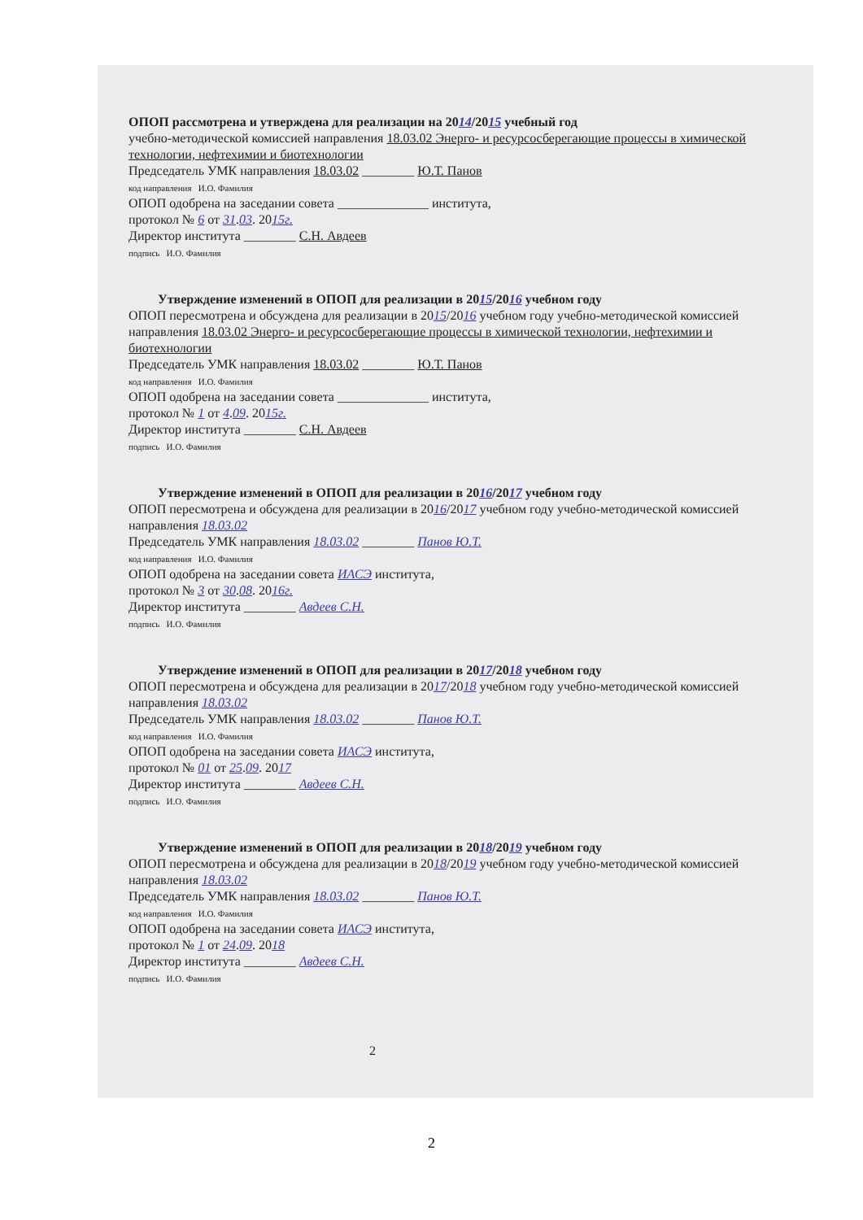ОПОП рассмотрена и утверждена для реализации на 2014/2015 учебный год
учебно-методической комиссией направления 18.03.02 Энерго- и ресурсосберегающие процессы в химической технологии, нефтехимии и биотехнологии
Председатель УМК направления 18.03.02 ________ Ю.Т. Панов
код направления И.О. Фамилия
ОПОП одобрена на заседании совета ______________ института,
протокол № 6 от 31.03. 2015г.
Директор института ________ С.Н. Авдеев
подпись И.О. Фамилия
Утверждение изменений в ОПОП для реализации в 2015/2016 учебном году
ОПОП пересмотрена и обсуждена для реализации в 2015/2016 учебном году учебно-методической комиссией направления 18.03.02 Энерго- и ресурсосберегающие процессы в химической технологии, нефтехимии и биотехнологии
Председатель УМК направления 18.03.02 ________ Ю.Т. Панов
код направления И.О. Фамилия
ОПОП одобрена на заседании совета ______________ института,
протокол № 1 от 4.09. 2015г.
Директор института ________ С.Н. Авдеев
подпись И.О. Фамилия
Утверждение изменений в ОПОП для реализации в 2016/2017 учебном году
ОПОП пересмотрена и обсуждена для реализации в 2016/2017 учебном году учебно-методической комиссией направления 18.03.02
Председатель УМК направления 18.03.02 ________ Панов Ю.Т.
код направления И.О. Фамилия
ОПОП одобрена на заседании совета ИАСЭ института,
протокол № 3 от 30.08. 2016г.
Директор института ________ Авдеев С.Н.
подпись И.О. Фамилия
Утверждение изменений в ОПОП для реализации в 2017/2018 учебном году
ОПОП пересмотрена и обсуждена для реализации в 2017/2018 учебном году учебно-методической комиссией направления 18.03.02
Председатель УМК направления 18.03.02 ________ Панов Ю.Т.
код направления И.О. Фамилия
ОПОП одобрена на заседании совета ИАСЭ института,
протокол № 01 от 25.09. 2017
Директор института ________ Авдеев С.Н.
подпись И.О. Фамилия
Утверждение изменений в ОПОП для реализации в 2018/2019 учебном году
ОПОП пересмотрена и обсуждена для реализации в 2018/2019 учебном году учебно-методической комиссией направления 18.03.02
Председатель УМК направления 18.03.02 ________ Панов Ю.Т.
код направления И.О. Фамилия
ОПОП одобрена на заседании совета ИАСЭ института,
протокол № 1 от 24.09. 2018
Директор института ________ Авдеев С.Н.
подпись И.О. Фамилия
2
2